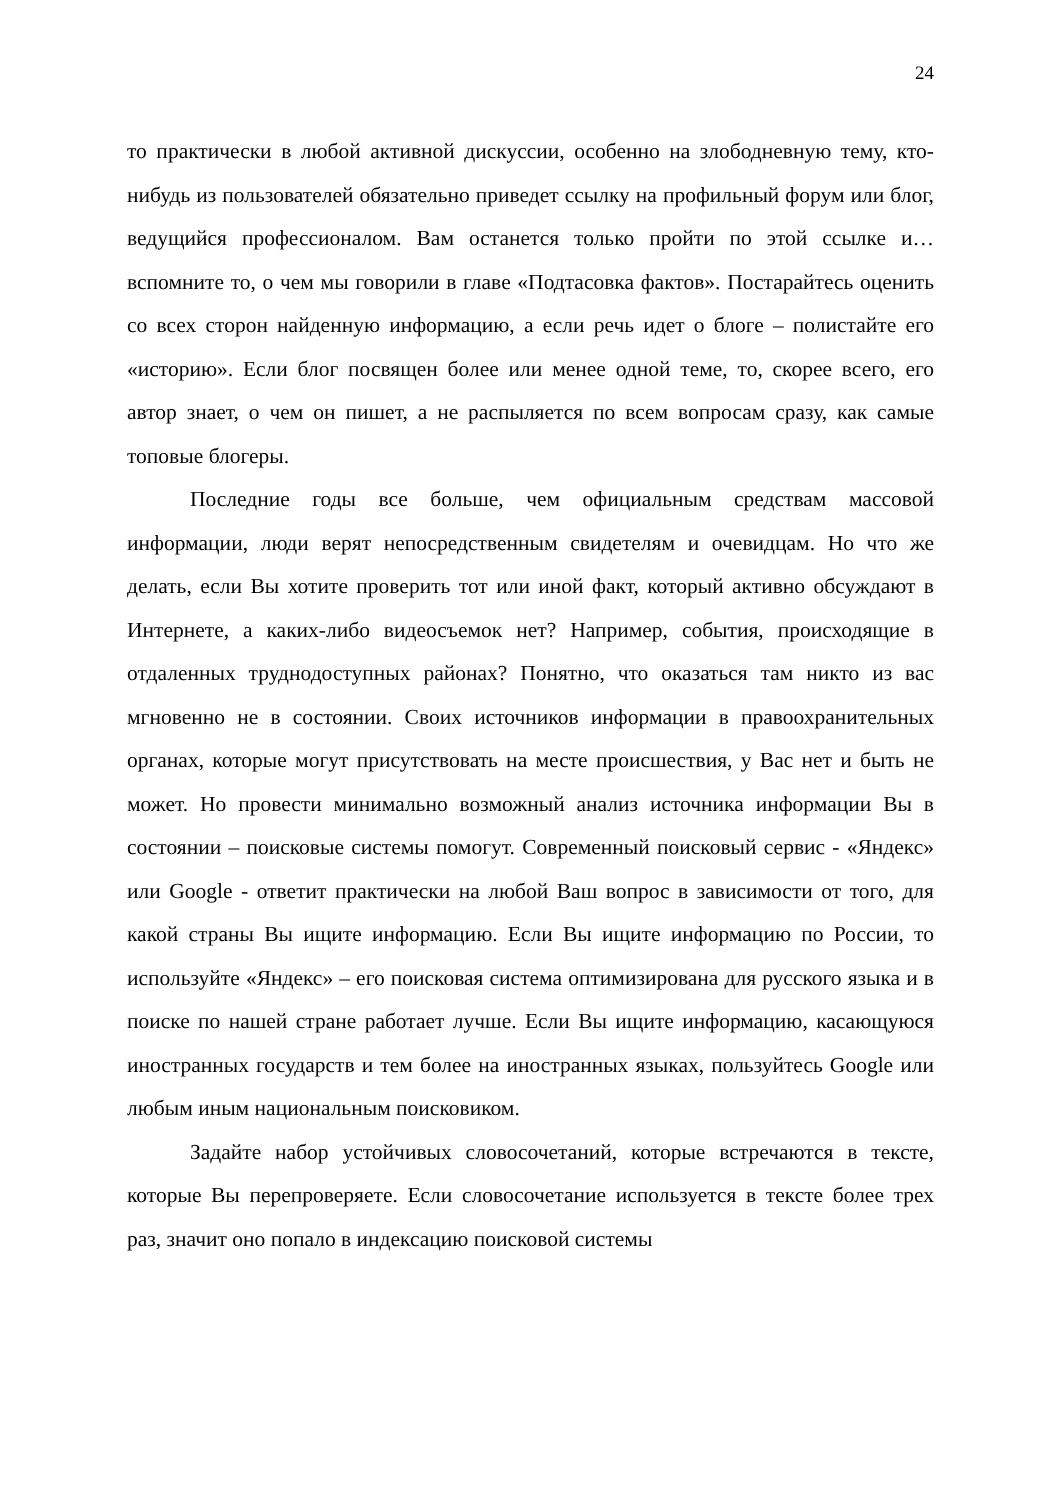24
то практически в любой активной дискуссии, особенно на злободневную тему, кто-нибудь из пользователей обязательно приведет ссылку на профильный форум или блог, ведущийся профессионалом. Вам останется только пройти по этой ссылке и… вспомните то, о чем мы говорили в главе «Подтасовка фактов». Постарайтесь оценить со всех сторон найденную информацию, а если речь идет о блоге – полистайте его «историю». Если блог посвящен более или менее одной теме, то, скорее всего, его автор знает, о чем он пишет, а не распыляется по всем вопросам сразу, как самые топовые блогеры.
Последние годы все больше, чем официальным средствам массовой информации, люди верят непосредственным свидетелям и очевидцам. Но что же делать, если Вы хотите проверить тот или иной факт, который активно обсуждают в Интернете, а каких-либо видеосъемок нет? Например, события, происходящие в отдаленных труднодоступных районах? Понятно, что оказаться там никто из вас мгновенно не в состоянии. Своих источников информации в правоохранительных органах, которые могут присутствовать на месте происшествия, у Вас нет и быть не может. Но провести минимально возможный анализ источника информации Вы в состоянии – поисковые системы помогут. Современный поисковый сервис - «Яндекс» или Google - ответит практически на любой Ваш вопрос в зависимости от того, для какой страны Вы ищите информацию. Если Вы ищите информацию по России, то используйте «Яндекс» – его поисковая система оптимизирована для русского языка и в поиске по нашей стране работает лучше. Если Вы ищите информацию, касающуюся иностранных государств и тем более на иностранных языках, пользуйтесь Google или любым иным национальным поисковиком.
Задайте набор устойчивых словосочетаний, которые встречаются в тексте, которые Вы перепроверяете. Если словосочетание используется в тексте более трех раз, значит оно попало в индексацию поисковой системы